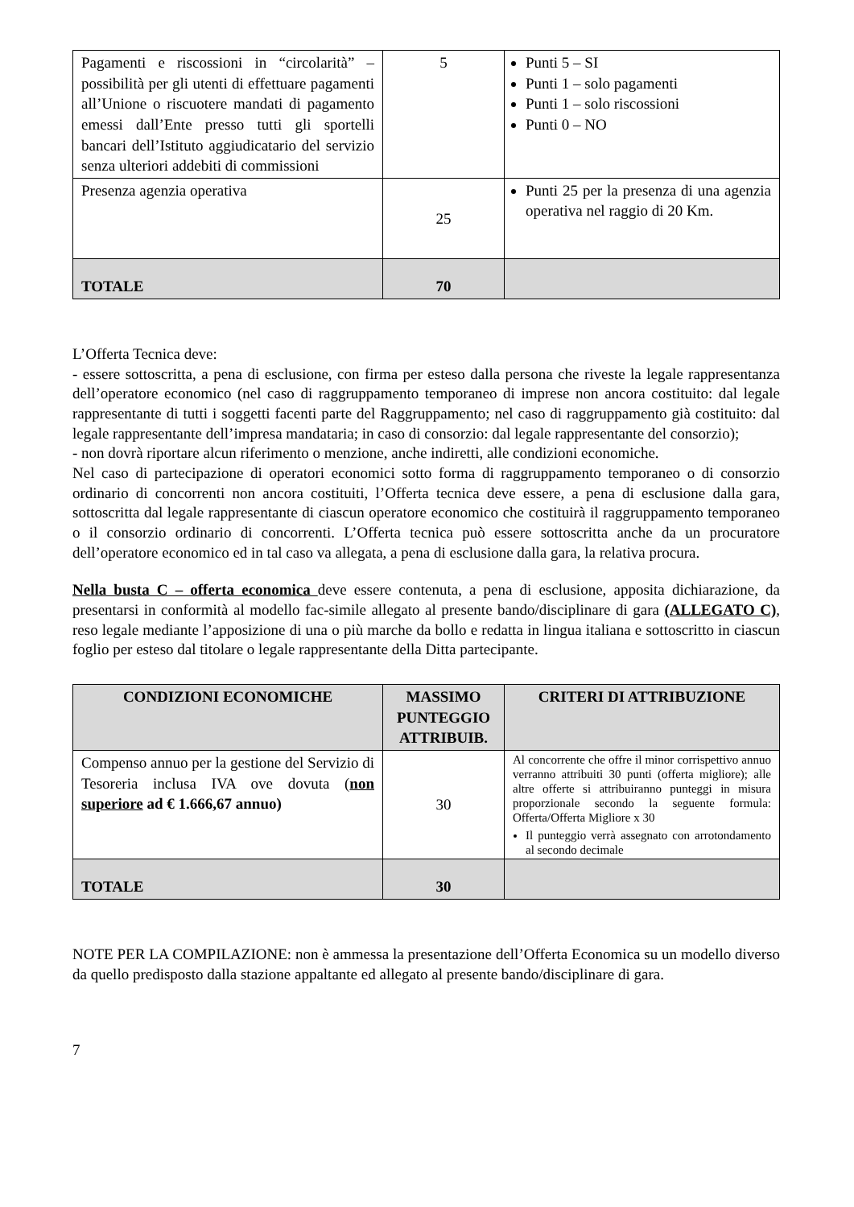| Pagamenti e riscossioni in “circolarità” – possibilità per gli utenti di effettuare pagamenti all’Unione o riscuotere mandati di pagamento emessi dall’Ente presso tutti gli sportelli bancari dell’Istituto aggiudicatario del servizio senza ulteriori addebiti di commissioni | 5 | Punti 5 – SI Punti 1 – solo pagamenti Punti 1 – solo riscossioni Punti 0 – NO |
| Presenza agenzia operativa | 25 | Punti 25 per la presenza di una agenzia operativa nel raggio di 20 Km. |
| TOTALE | 70 | |
L’Offerta Tecnica deve:
- essere sottoscritta, a pena di esclusione, con firma per esteso dalla persona che riveste la legale rappresentanza dell’operatore economico (nel caso di raggruppamento temporaneo di imprese non ancora costituito: dal legale rappresentante di tutti i soggetti facenti parte del Raggruppamento; nel caso di raggruppamento già costituito: dal legale rappresentante dell’impresa mandataria; in caso di consorzio: dal legale rappresentante del consorzio);
- non dovrà riportare alcun riferimento o menzione, anche indiretti, alle condizioni economiche.
Nel caso di partecipazione di operatori economici sotto forma di raggruppamento temporaneo o di consorzio ordinario di concorrenti non ancora costituiti, l’Offerta tecnica deve essere, a pena di esclusione dalla gara, sottoscritta dal legale rappresentante di ciascun operatore economico che costituirà il raggruppamento temporaneo o il consorzio ordinario di concorrenti. L’Offerta tecnica può essere sottoscritta anche da un procuratore dell’operatore economico ed in tal caso va allegata, a pena di esclusione dalla gara, la relativa procura.
Nella busta C – offerta economica deve essere contenuta, a pena di esclusione, apposita dichiarazione, da presentarsi in conformità al modello fac-simile allegato al presente bando/disciplinare di gara (ALLEGATO C), reso legale mediante l’apposizione di una o più marche da bollo e redatta in lingua italiana e sottoscritto in ciascun foglio per esteso dal titolare o legale rappresentante della Ditta partecipante.
| CONDIZIONI ECONOMICHE | MASSIMO PUNTEGGIO ATTRIBUIB. | CRITERI DI ATTRIBUZIONE |
| --- | --- | --- |
| Compenso annuo per la gestione del Servizio di Tesoreria inclusa IVA ove dovuta ( non superiore ad € 1.666,67 annuo) | 30 | Al concorrente che offre il minor corrispettivo annuo verranno attribuiti 30 punti (offerta migliore); alle altre offerte si attribuiranno punteggi in misura proporzionale secondo la seguente formula: Offerta/Offerta Migliore x 30 Il punteggio verrà assegnato con arrotondamento al secondo decimale |
| TOTALE | 30 | |
NOTE PER LA COMPILAZIONE: non è ammessa la presentazione dell’Offerta Economica su un modello diverso da quello predisposto dalla stazione appaltante ed allegato al presente bando/disciplinare di gara.
7